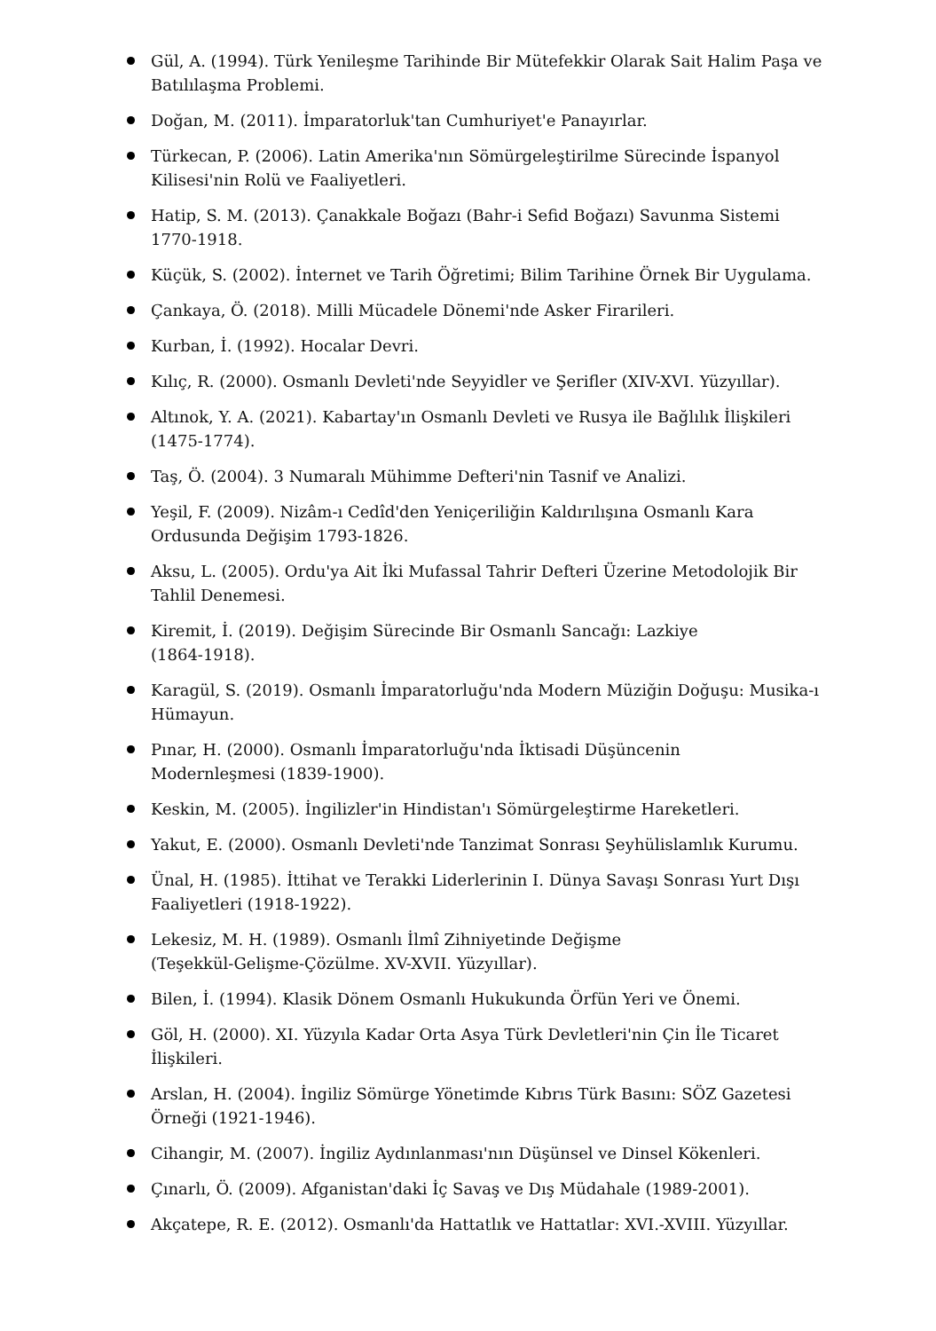Gül, A. (1994). Türk Yenileşme Tarihinde Bir Mütefekkir Olarak Sait Halim Paşa ve Batılılaşma Problemi.
Doğan, M. (2011). İmparatorluk'tan Cumhuriyet'e Panayırlar.
Türkecan, P. (2006). Latin Amerika'nın Sömürgeleştirilme Sürecinde İspanyol Kilisesi'nin Rolü ve Faaliyetleri.
Hatip, S. M. (2013). Çanakkale Boğazı (Bahr-i Sefid Boğazı) Savunma Sistemi 1770-1918.
Küçük, S. (2002). İnternet ve Tarih Öğretimi; Bilim Tarihine Örnek Bir Uygulama.
Çankaya, Ö. (2018). Milli Mücadele Dönemi'nde Asker Firarileri.
Kurban, İ. (1992). Hocalar Devri.
Kılıç, R. (2000). Osmanlı Devleti'nde Seyyidler ve Şerifler (XIV-XVI. Yüzyıllar).
Altınok, Y. A. (2021). Kabartay'ın Osmanlı Devleti ve Rusya ile Bağlılık İlişkileri (1475-1774).
Taş, Ö. (2004). 3 Numaralı Mühimme Defteri'nin Tasnif ve Analizi.
Yeşil, F. (2009). Nizâm-ı Cedîd'den Yeniçeriliğin Kaldırılışına Osmanlı Kara Ordusunda Değişim 1793-1826.
Aksu, L. (2005). Ordu'ya Ait İki Mufassal Tahrir Defteri Üzerine Metodolojik Bir Tahlil Denemesi.
Kiremit, İ. (2019). Değişim Sürecinde Bir Osmanlı Sancağı: Lazkiye
(1864-1918).
Karagül, S. (2019). Osmanlı İmparatorluğu'nda Modern Müziğin Doğuşu: Musika-ı Hümayun.
Pınar, H. (2000). Osmanlı İmparatorluğu'nda İktisadi Düşüncenin
Modernleşmesi (1839-1900).
Keskin, M. (2005). İngilizler'in Hindistan'ı Sömürgeleştirme Hareketleri.
Yakut, E. (2000). Osmanlı Devleti'nde Tanzimat Sonrası Şeyhülislamlık Kurumu.
Ünal, H. (1985). İttihat ve Terakki Liderlerinin I. Dünya Savaşı Sonrası Yurt Dışı Faaliyetleri (1918-1922).
Lekesiz, M. H. (1989). Osmanlı İlmî Zihniyetinde Değişme
(Teşekkül-Gelişme-Çözülme. XV-XVII. Yüzyıllar).
Bilen, İ. (1994). Klasik Dönem Osmanlı Hukukunda Örfün Yeri ve Önemi.
Göl, H. (2000). XI. Yüzyıla Kadar Orta Asya Türk Devletleri'nin Çin İle Ticaret İlişkileri.
Arslan, H. (2004). İngiliz Sömürge Yönetimde Kıbrıs Türk Basını: SÖZ Gazetesi Örneği (1921-1946).
Cihangir, M. (2007). İngiliz Aydınlanması'nın Düşünsel ve Dinsel Kökenleri.
Çınarlı, Ö. (2009). Afganistan'daki İç Savaş ve Dış Müdahale (1989-2001).
Akçatepe, R. E. (2012). Osmanlı'da Hattatlık ve Hattatlar: XVI.-XVIII. Yüzyıllar.